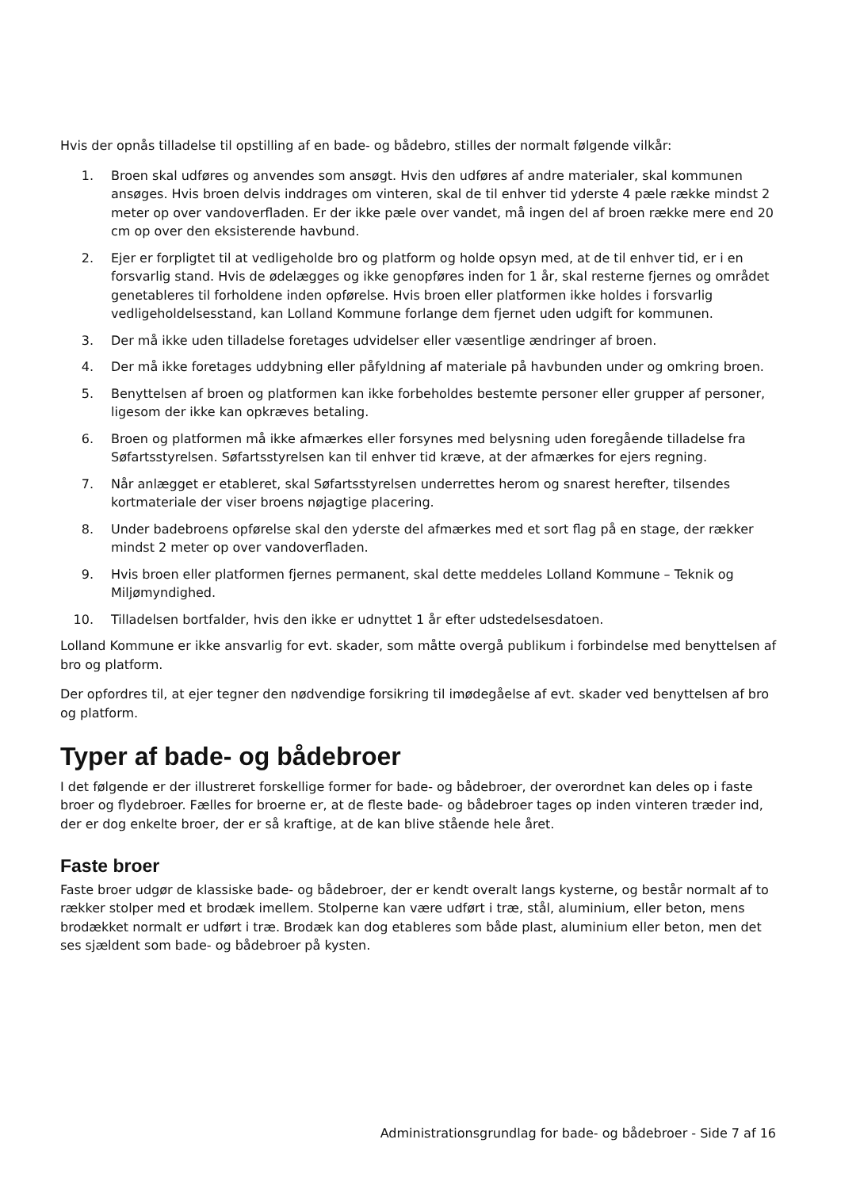Hvis der opnås tilladelse til opstilling af en bade- og bådebro, stilles der normalt følgende vilkår:
1. Broen skal udføres og anvendes som ansøgt. Hvis den udføres af andre materialer, skal kommunen ansøges. Hvis broen delvis inddrages om vinteren, skal de til enhver tid yderste 4 pæle række mindst 2 meter op over vandoverfladen. Er der ikke pæle over vandet, må ingen del af broen række mere end 20 cm op over den eksisterende havbund.
2. Ejer er forpligtet til at vedligeholde bro og platform og holde opsyn med, at de til enhver tid, er i en forsvarlig stand. Hvis de ødelægges og ikke genopføres inden for 1 år, skal resterne fjernes og området genetableres til forholdene inden opførelse. Hvis broen eller platformen ikke holdes i forsvarlig vedligeholdelsesstand, kan Lolland Kommune forlange dem fjernet uden udgift for kommunen.
3. Der må ikke uden tilladelse foretages udvidelser eller væsentlige ændringer af broen.
4. Der må ikke foretages uddybning eller påfyldning af materiale på havbunden under og omkring broen.
5. Benyttelsen af broen og platformen kan ikke forbeholdes bestemte personer eller grupper af personer, ligesom der ikke kan opkræves betaling.
6. Broen og platformen må ikke afmærkes eller forsynes med belysning uden foregående tilladelse fra Søfartsstyrelsen. Søfartsstyrelsen kan til enhver tid kræve, at der afmærkes for ejers regning.
7. Når anlægget er etableret, skal Søfartsstyrelsen underrettes herom og snarest herefter, tilsendes kortmateriale der viser broens nøjagtige placering.
8. Under badebroens opførelse skal den yderste del afmærkes med et sort flag på en stage, der rækker mindst 2 meter op over vandoverfladen.
9. Hvis broen eller platformen fjernes permanent, skal dette meddeles Lolland Kommune – Teknik og Miljømyndighed.
10. Tilladelsen bortfalder, hvis den ikke er udnyttet 1 år efter udstedelsesdatoen.
Lolland Kommune er ikke ansvarlig for evt. skader, som måtte overgå publikum i forbindelse med benyttelsen af bro og platform.
Der opfordres til, at ejer tegner den nødvendige forsikring til imødegåelse af evt. skader ved benyttelsen af bro og platform.
Typer af bade- og bådebroer
I det følgende er der illustreret forskellige former for bade- og bådebroer, der overordnet kan deles op i faste broer og flydebroer. Fælles for broerne er, at de fleste bade- og bådebroer tages op inden vinteren træder ind, der er dog enkelte broer, der er så kraftige, at de kan blive stående hele året.
Faste broer
Faste broer udgør de klassiske bade- og bådebroer, der er kendt overalt langs kysterne, og består normalt af to rækker stolper med et brodæk imellem. Stolperne kan være udført i træ, stål, aluminium, eller beton, mens brodækket normalt er udført i træ. Brodæk kan dog etableres som både plast, aluminium eller beton, men det ses sjældent som bade- og bådebroer på kysten.
Administrationsgrundlag for bade- og bådebroer - Side 7 af 16